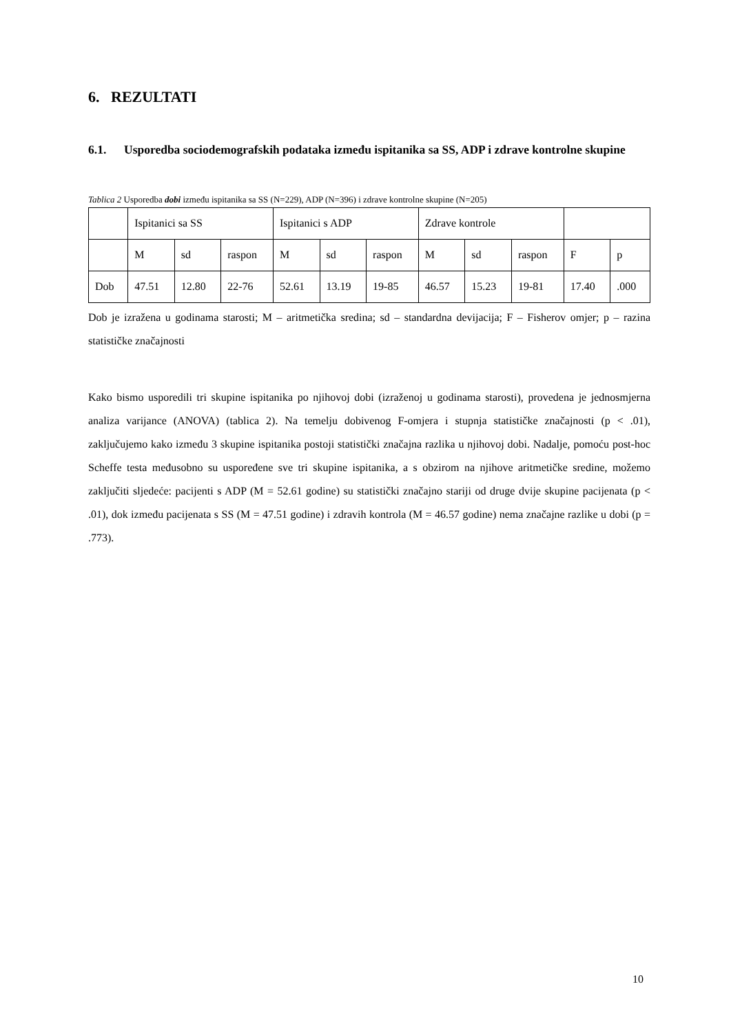6. REZULTATI
6.1. Usporedba sociodemografskih podataka između ispitanika sa SS, ADP i zdrave kontrolne skupine
Tablica 2 Usporedba dobi između ispitanika sa SS (N=229), ADP (N=396) i zdrave kontrolne skupine (N=205)
| | Ispitanici sa SS | | | Ispitanici s ADP | | | Zdrave kontrole | | | | |
| | M | sd | raspon | M | sd | raspon | M | sd | raspon | F | p |
| Dob | 47.51 | 12.80 | 22-76 | 52.61 | 13.19 | 19-85 | 46.57 | 15.23 | 19-81 | 17.40 | .000 |
Dob je izražena u godinama starosti; M – aritmetička sredina; sd – standardna devijacija; F – Fisherov omjer; p – razina statističke značajnosti
Kako bismo usporedili tri skupine ispitanika po njihovoj dobi (izraženoj u godinama starosti), provedena je jednosmjerna analiza varijance (ANOVA) (tablica 2). Na temelju dobivenog F-omjera i stupnja statističke značajnosti (p < .01), zaključujemo kako između 3 skupine ispitanika postoji statistički značajna razlika u njihovoj dobi. Nadalje, pomoću post-hoc Scheffe testa međusobno su uspoređene sve tri skupine ispitanika, a s obzirom na njihove aritmetičke sredine, možemo zaključiti sljedeće: pacijenti s ADP (M = 52.61 godine) su statistički značajno stariji od druge dvije skupine pacijenata (p < .01), dok između pacijenata s SS (M = 47.51 godine) i zdravih kontrola (M = 46.57 godine) nema značajne razlike u dobi (p = .773).
10